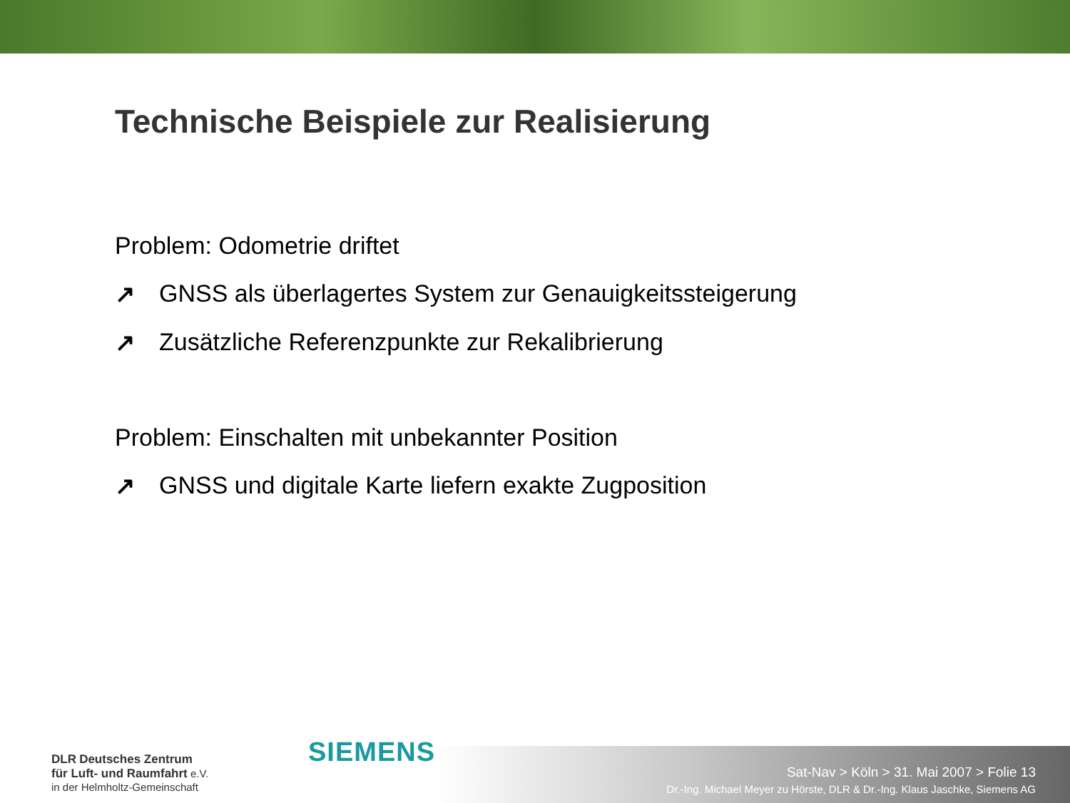Technische Beispiele zur Realisierung
Problem: Odometrie driftet
↗ GNSS als überlagertes System zur Genauigkeitssteigerung
↗ Zusätzliche Referenzpunkte zur Rekalibrierung
Problem: Einschalten mit unbekannter Position
↗ GNSS und digitale Karte liefern exakte Zugposition
DLR Deutsches Zentrum
für Luft- und Raumfahrt e.V.
in der Helmholtz-Gemeinschaft
SIEMENS
Sat-Nav > Köln > 31. Mai 2007 > Folie 13
Dr.-Ing. Michael Meyer zu Hörste, DLR & Dr.-Ing. Klaus Jaschke, Siemens AG